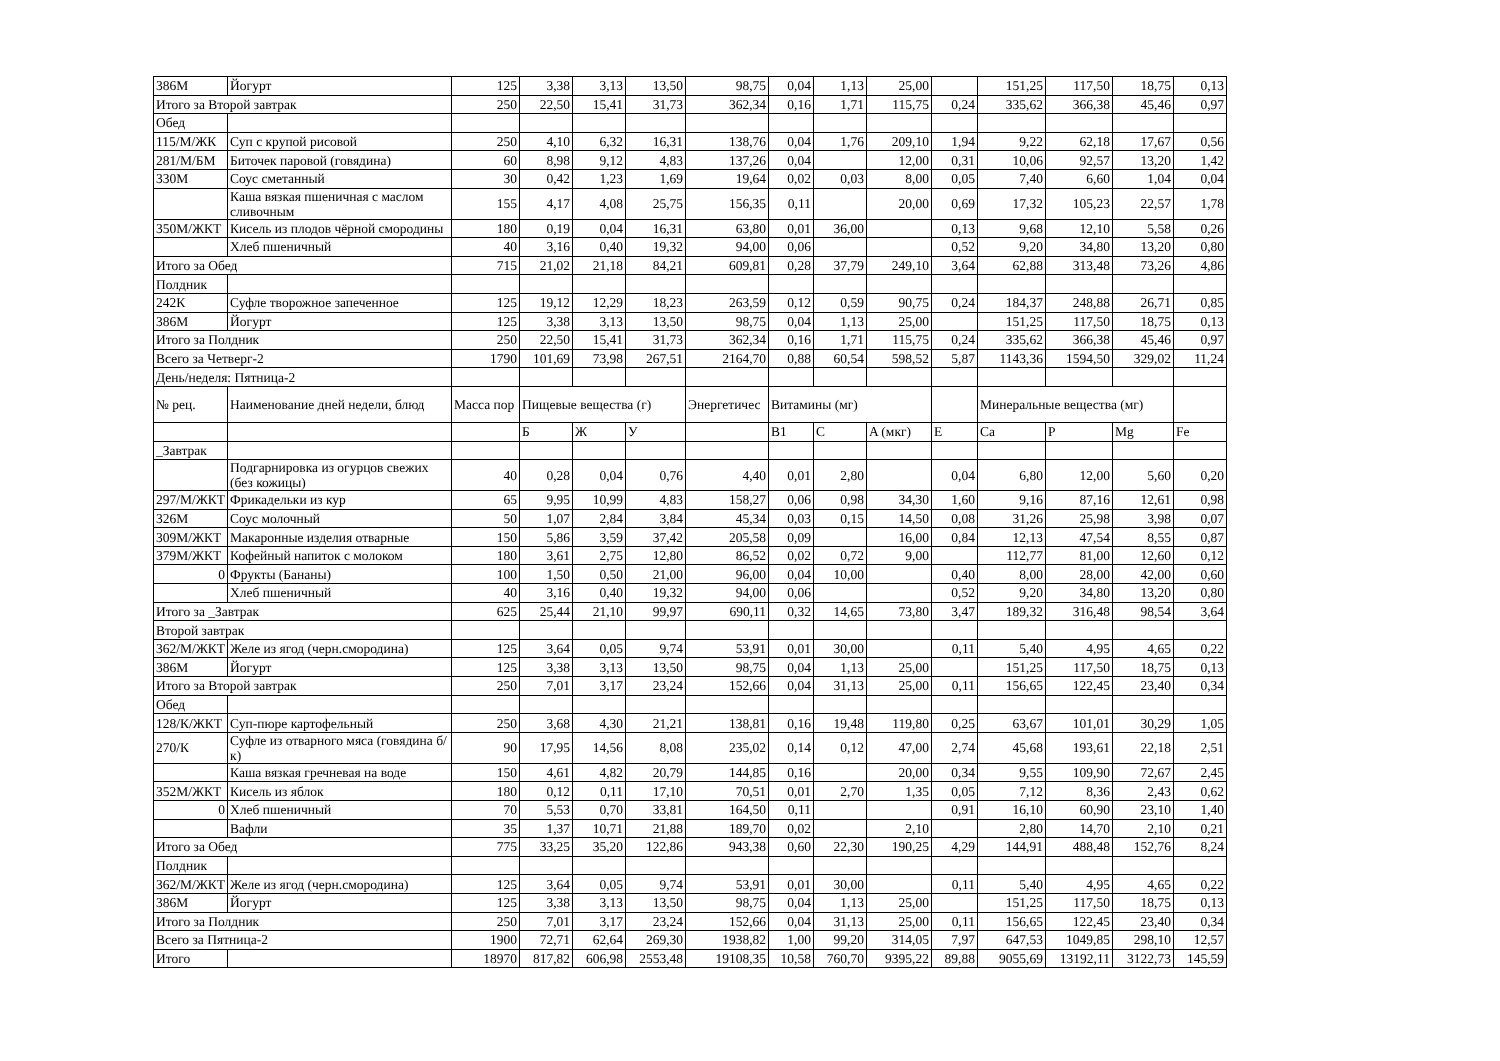| 386М | Йогурт | 125 | 3,38 | 3,13 | 13,50 | 98,75 | 0,04 | 1,13 | 25,00 | | 151,25 | 117,50 | 18,75 | 0,13 |
| Итого за Второй завтрак | | 250 | 22,50 | 15,41 | 31,73 | 362,34 | 0,16 | 1,71 | 115,75 | 0,24 | 335,62 | 366,38 | 45,46 | 0,97 |
| Обед | | | | | | | | | | | | | | |
| 115/М/ЖК | Суп с крупой рисовой | 250 | 4,10 | 6,32 | 16,31 | 138,76 | 0,04 | 1,76 | 209,10 | 1,94 | 9,22 | 62,18 | 17,67 | 0,56 |
| 281/М/БМ | Биточек паровой (говядина) | 60 | 8,98 | 9,12 | 4,83 | 137,26 | 0,04 | | 12,00 | 0,31 | 10,06 | 92,57 | 13,20 | 1,42 |
| 330М | Соус сметанный | 30 | 0,42 | 1,23 | 1,69 | 19,64 | 0,02 | 0,03 | 8,00 | 0,05 | 7,40 | 6,60 | 1,04 | 0,04 |
| | Каша вязкая пшеничная с маслом сливочным | 155 | 4,17 | 4,08 | 25,75 | 156,35 | 0,11 | | 20,00 | 0,69 | 17,32 | 105,23 | 22,57 | 1,78 |
| 350М/ЖКТ | Кисель из плодов чёрной смородины | 180 | 0,19 | 0,04 | 16,31 | 63,80 | 0,01 | 36,00 | | 0,13 | 9,68 | 12,10 | 5,58 | 0,26 |
| | Хлеб пшеничный | 40 | 3,16 | 0,40 | 19,32 | 94,00 | 0,06 | | | 0,52 | 9,20 | 34,80 | 13,20 | 0,80 |
| Итого за Обед | | 715 | 21,02 | 21,18 | 84,21 | 609,81 | 0,28 | 37,79 | 249,10 | 3,64 | 62,88 | 313,48 | 73,26 | 4,86 |
| Полдник | | | | | | | | | | | | | | |
| 242К | Суфле творожное запеченное | 125 | 19,12 | 12,29 | 18,23 | 263,59 | 0,12 | 0,59 | 90,75 | 0,24 | 184,37 | 248,88 | 26,71 | 0,85 |
| 386М | Йогурт | 125 | 3,38 | 3,13 | 13,50 | 98,75 | 0,04 | 1,13 | 25,00 | | 151,25 | 117,50 | 18,75 | 0,13 |
| Итого за Полдник | | 250 | 22,50 | 15,41 | 31,73 | 362,34 | 0,16 | 1,71 | 115,75 | 0,24 | 335,62 | 366,38 | 45,46 | 0,97 |
| Всего за Четверг-2 | | 1790 | 101,69 | 73,98 | 267,51 | 2164,70 | 0,88 | 60,54 | 598,52 | 5,87 | 1143,36 | 1594,50 | 329,02 | 11,24 |
| День/неделя: Пятница-2 | | | | | | | | | | | | | | |
| № рец. | Наименование дней недели, блюд | Масса пор | Пищевые вещества (г) | | | Энергетичес | Витамины (мг) | | | | Минеральные вещества (мг) | | | |
| | | | Б | Ж | У | | B1 | C | A (мкг) | E | Ca | P | Mg | Fe |
| _Завтрак | | | | | | | | | | | | | | |
| | Подгарнировка из огурцов свежих (без кожицы) | 40 | 0,28 | 0,04 | 0,76 | 4,40 | 0,01 | 2,80 | | 0,04 | 6,80 | 12,00 | 5,60 | 0,20 |
| 297/М/ЖКТ | Фрикадельки из кур | 65 | 9,95 | 10,99 | 4,83 | 158,27 | 0,06 | 0,98 | 34,30 | 1,60 | 9,16 | 87,16 | 12,61 | 0,98 |
| 326М | Соус молочный | 50 | 1,07 | 2,84 | 3,84 | 45,34 | 0,03 | 0,15 | 14,50 | 0,08 | 31,26 | 25,98 | 3,98 | 0,07 |
| 309М/ЖКТ | Макаронные изделия отварные | 150 | 5,86 | 3,59 | 37,42 | 205,58 | 0,09 | | 16,00 | 0,84 | 12,13 | 47,54 | 8,55 | 0,87 |
| 379М/ЖКТ | Кофейный напиток с молоком | 180 | 3,61 | 2,75 | 12,80 | 86,52 | 0,02 | 0,72 | 9,00 | | 112,77 | 81,00 | 12,60 | 0,12 |
| 0 | Фрукты (Бананы) | 100 | 1,50 | 0,50 | 21,00 | 96,00 | 0,04 | 10,00 | | 0,40 | 8,00 | 28,00 | 42,00 | 0,60 |
| | Хлеб пшеничный | 40 | 3,16 | 0,40 | 19,32 | 94,00 | 0,06 | | | 0,52 | 9,20 | 34,80 | 13,20 | 0,80 |
| Итого за _Завтрак | | 625 | 25,44 | 21,10 | 99,97 | 690,11 | 0,32 | 14,65 | 73,80 | 3,47 | 189,32 | 316,48 | 98,54 | 3,64 |
| Второй завтрак | | | | | | | | | | | | | | |
| 362/М/ЖКТ | Желе из ягод (черн.смородина) | 125 | 3,64 | 0,05 | 9,74 | 53,91 | 0,01 | 30,00 | | 0,11 | 5,40 | 4,95 | 4,65 | 0,22 |
| 386М | Йогурт | 125 | 3,38 | 3,13 | 13,50 | 98,75 | 0,04 | 1,13 | 25,00 | | 151,25 | 117,50 | 18,75 | 0,13 |
| Итого за Второй завтрак | | 250 | 7,01 | 3,17 | 23,24 | 152,66 | 0,04 | 31,13 | 25,00 | 0,11 | 156,65 | 122,45 | 23,40 | 0,34 |
| Обед | | | | | | | | | | | | | | |
| 128/К/ЖКТ | Суп-пюре картофельный | 250 | 3,68 | 4,30 | 21,21 | 138,81 | 0,16 | 19,48 | 119,80 | 0,25 | 63,67 | 101,01 | 30,29 | 1,05 |
| 270/К | Суфле из отварного мяса (говядина б/к) | 90 | 17,95 | 14,56 | 8,08 | 235,02 | 0,14 | 0,12 | 47,00 | 2,74 | 45,68 | 193,61 | 22,18 | 2,51 |
| | Каша вязкая гречневая на воде | 150 | 4,61 | 4,82 | 20,79 | 144,85 | 0,16 | | 20,00 | 0,34 | 9,55 | 109,90 | 72,67 | 2,45 |
| 352М/ЖКТ | Кисель из яблок | 180 | 0,12 | 0,11 | 17,10 | 70,51 | 0,01 | 2,70 | 1,35 | 0,05 | 7,12 | 8,36 | 2,43 | 0,62 |
| 0 | Хлеб пшеничный | 70 | 5,53 | 0,70 | 33,81 | 164,50 | 0,11 | | | 0,91 | 16,10 | 60,90 | 23,10 | 1,40 |
| | Вафли | 35 | 1,37 | 10,71 | 21,88 | 189,70 | 0,02 | | 2,10 | | 2,80 | 14,70 | 2,10 | 0,21 |
| Итого за Обед | | 775 | 33,25 | 35,20 | 122,86 | 943,38 | 0,60 | 22,30 | 190,25 | 4,29 | 144,91 | 488,48 | 152,76 | 8,24 |
| Полдник | | | | | | | | | | | | | | |
| 362/М/ЖКТ | Желе из ягод (черн.смородина) | 125 | 3,64 | 0,05 | 9,74 | 53,91 | 0,01 | 30,00 | | 0,11 | 5,40 | 4,95 | 4,65 | 0,22 |
| 386М | Йогурт | 125 | 3,38 | 3,13 | 13,50 | 98,75 | 0,04 | 1,13 | 25,00 | | 151,25 | 117,50 | 18,75 | 0,13 |
| Итого за Полдник | | 250 | 7,01 | 3,17 | 23,24 | 152,66 | 0,04 | 31,13 | 25,00 | 0,11 | 156,65 | 122,45 | 23,40 | 0,34 |
| Всего за Пятница-2 | | 1900 | 72,71 | 62,64 | 269,30 | 1938,82 | 1,00 | 99,20 | 314,05 | 7,97 | 647,53 | 1049,85 | 298,10 | 12,57 |
| Итого | | 18970 | 817,82 | 606,98 | 2553,48 | 19108,35 | 10,58 | 760,70 | 9395,22 | 89,88 | 9055,69 | 13192,11 | 3122,73 | 145,59 |